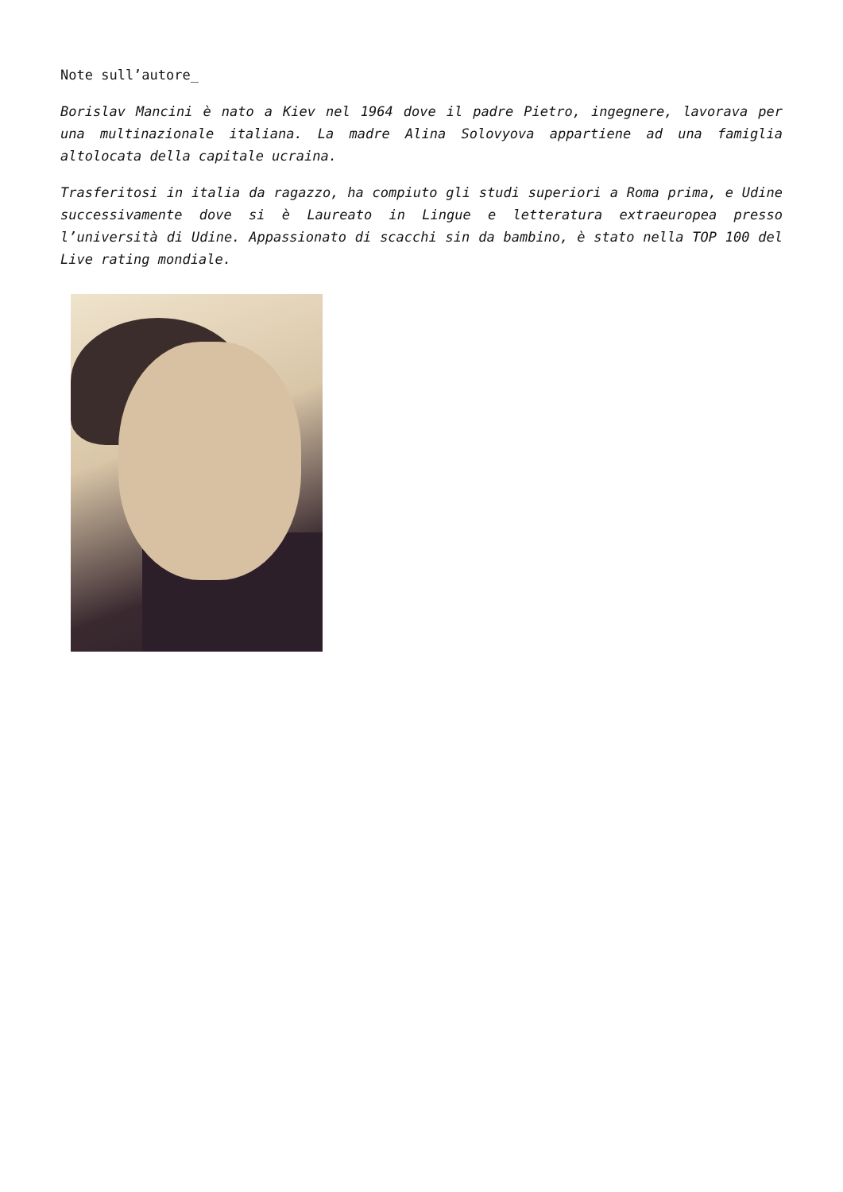Note sull’autore_
Borislav Mancini è nato a Kiev nel 1964 dove il padre Pietro, ingegnere, lavorava per una multinazionale italiana. La madre Alina Solovyova appartiene ad una famiglia altolocata della capitale ucraina.
Trasferitosi in italia da ragazzo, ha compiuto gli studi superiori a Roma prima, e Udine successivamente dove si è Laureato in Lingue e letteratura extraeuropea presso l’università di Udine. Appassionato di scacchi sin da bambino, è stato nella TOP 100 del Live rating mondiale.